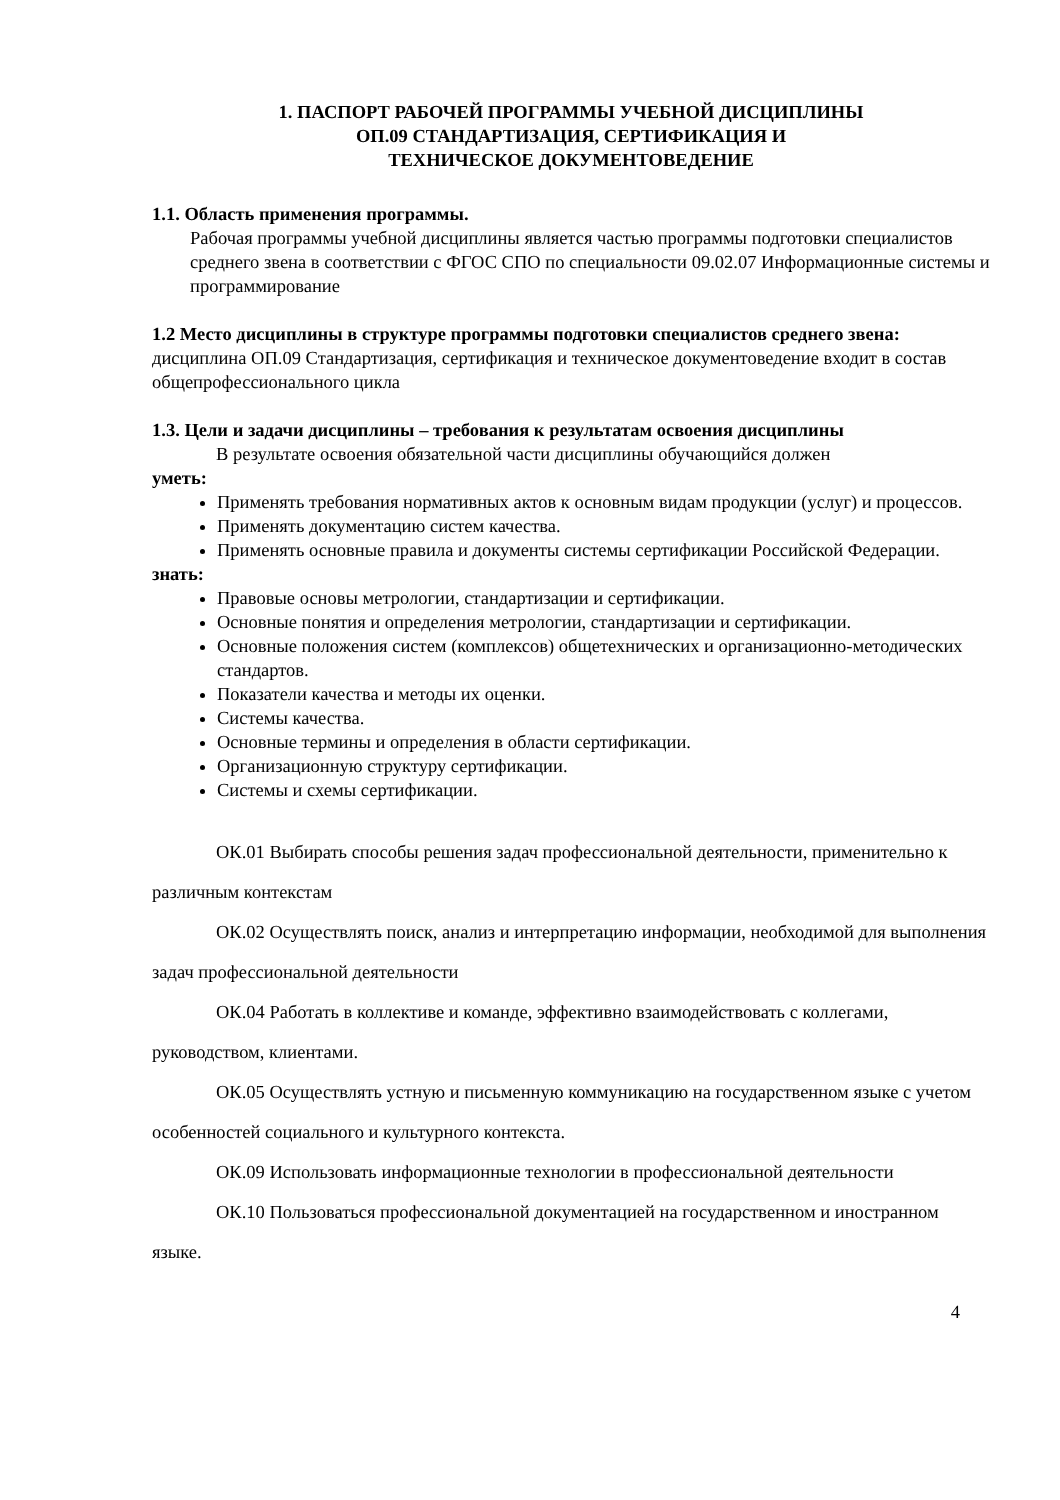1. ПАСПОРТ РАБОЧЕЙ ПРОГРАММЫ УЧЕБНОЙ ДИСЦИПЛИНЫ
ОП.09 СТАНДАРТИЗАЦИЯ, СЕРТИФИКАЦИЯ И
ТЕХНИЧЕСКОЕ ДОКУМЕНТОВЕДЕНИЕ
1.1. Область применения программы.
Рабочая программы учебной дисциплины является частью программы подготовки специалистов среднего звена в соответствии с ФГОС СПО по специальности 09.02.07 Информационные системы и программирование
1.2 Место дисциплины в структуре программы подготовки специалистов среднего звена: дисциплина ОП.09 Стандартизация, сертификация и техническое документоведение входит в состав общепрофессионального цикла
1.3. Цели и задачи дисциплины – требования к результатам освоения дисциплины
В результате освоения обязательной части дисциплины обучающийся должен
уметь:
Применять требования нормативных актов к основным видам продукции (услуг) и процессов.
Применять документацию систем качества.
Применять основные правила и документы системы сертификации Российской Федерации.
знать:
Правовые основы метрологии, стандартизации и сертификации.
Основные понятия и определения метрологии, стандартизации и сертификации.
Основные положения систем (комплексов) общетехнических и организационно-методических стандартов.
Показатели качества и методы их оценки.
Системы качества.
Основные термины и определения в области сертификации.
Организационную структуру сертификации.
Системы и схемы сертификации.
ОК.01 Выбирать способы решения задач профессиональной деятельности, применительно к различным контекстам
ОК.02 Осуществлять поиск, анализ и интерпретацию информации, необходимой для выполнения задач профессиональной деятельности
ОК.04 Работать в коллективе и команде, эффективно взаимодействовать с коллегами, руководством, клиентами.
ОК.05 Осуществлять устную и письменную коммуникацию на государственном языке с учетом особенностей социального и культурного контекста.
ОК.09 Использовать информационные технологии в профессиональной деятельности
ОК.10 Пользоваться профессиональной документацией на государственном и иностранном языке.
4